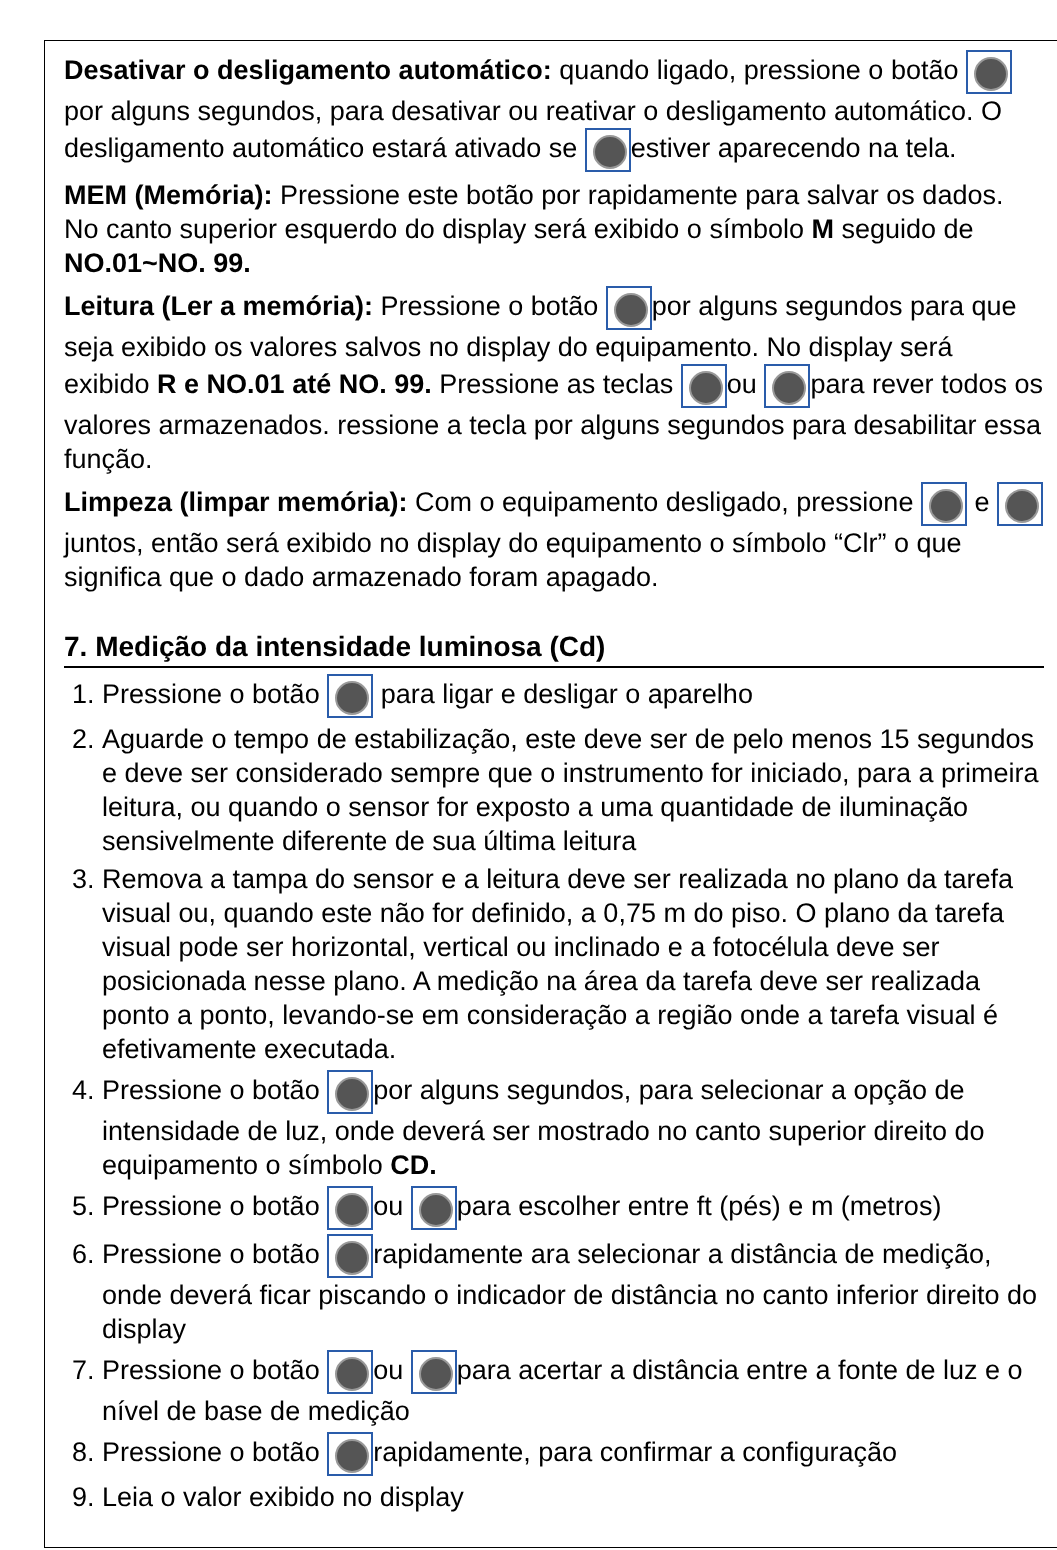Desativar o desligamento automático: quando ligado, pressione o botão por alguns segundos, para desativar ou reativar o desligamento automático. O desligamento automático estará ativado se estiver aparecendo na tela.
MEM (Memória): Pressione este botão por rapidamente para salvar os dados. No canto superior esquerdo do display será exibido o símbolo M seguido de NO.01~NO. 99.
Leitura (Ler a memória): Pressione o botão por alguns segundos para que seja exibido os valores salvos no display do equipamento. No display será exibido R e NO.01 até NO. 99. Pressione as teclas ou para rever todos os valores armazenados. ressione a tecla por alguns segundos para desabilitar essa função.
Limpeza (limpar memória): Com o equipamento desligado, pressione e juntos, então será exibido no display do equipamento o símbolo “Clr” o que significa que o dado armazenado foram apagado.
7. Medição da intensidade luminosa (Cd)
1. Pressione o botão para ligar e desligar o aparelho
2. Aguarde o tempo de estabilização, este deve ser de pelo menos 15 segundos e deve ser considerado sempre que o instrumento for iniciado, para a primeira leitura, ou quando o sensor for exposto a uma quantidade de iluminação sensivelmente diferente de sua última leitura
3. Remova a tampa do sensor e a leitura deve ser realizada no plano da tarefa visual ou, quando este não for definido, a 0,75 m do piso. O plano da tarefa visual pode ser horizontal, vertical ou inclinado e a fotocélula deve ser posicionada nesse plano. A medição na área da tarefa deve ser realizada ponto a ponto, levando-se em consideração a região onde a tarefa visual é efetivamente executada.
4. Pressione o botão por alguns segundos, para selecionar a opção de intensidade de luz, onde deverá ser mostrado no canto superior direito do equipamento o símbolo CD.
5. Pressione o botão ou para escolher entre ft (pés) e m (metros)
6. Pressione o botão rapidamente ara selecionar a distância de medição, onde deverá ficar piscando o indicador de distância no canto inferior direito do display
7. Pressione o botão ou para acertar a distância entre a fonte de luz e o nível de base de medição
8. Pressione o botão rapidamente, para confirmar a configuração
9. Leia o valor exibido no display